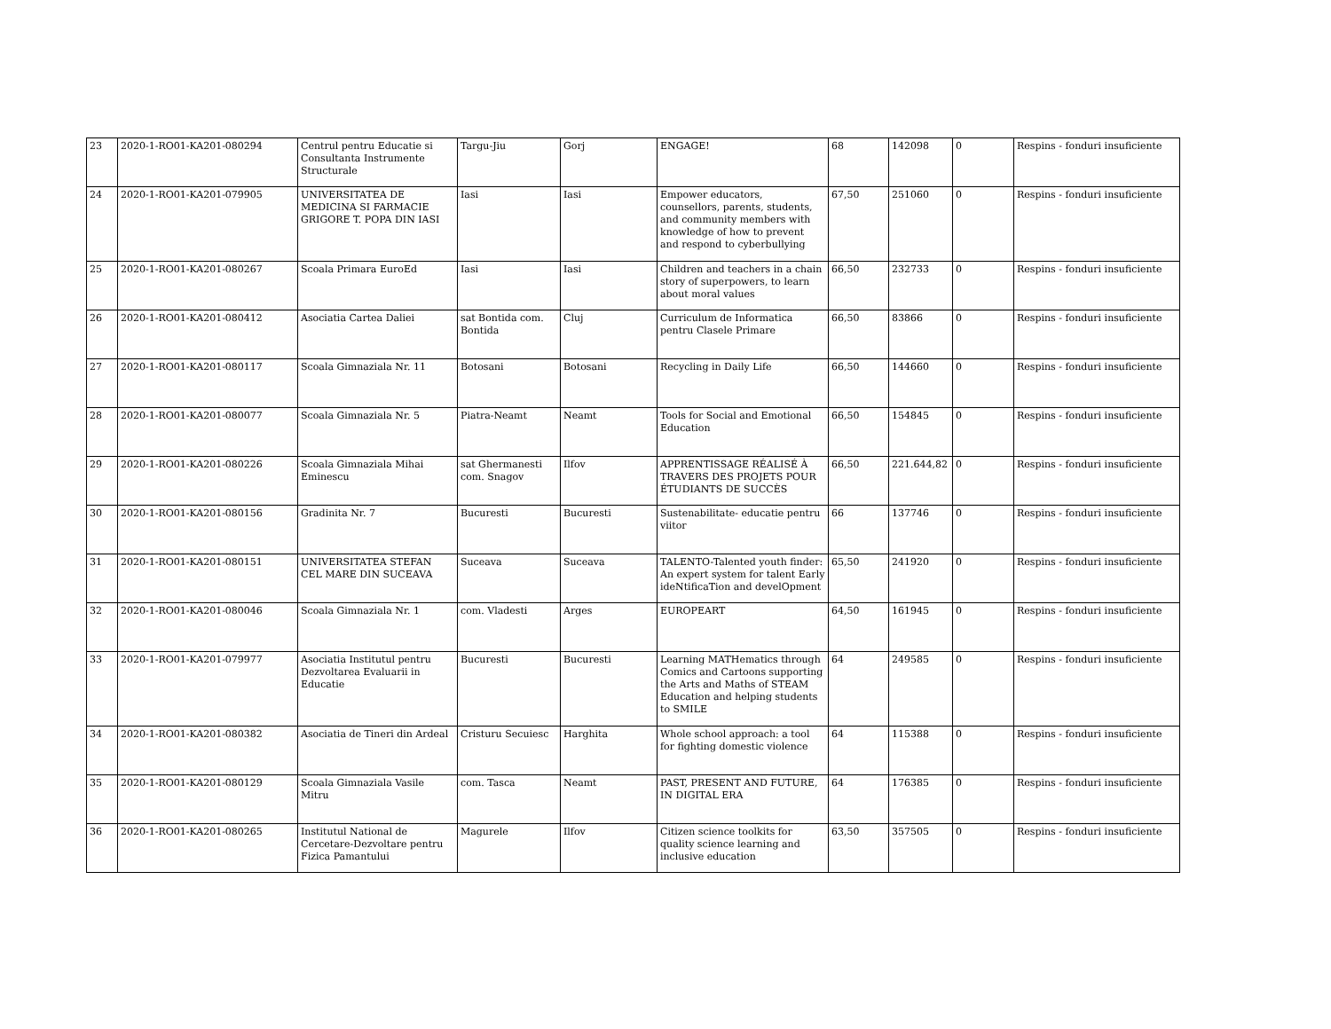| 23 | 2020-1-RO01-KA201-080294 | Centrul pentru Educatie si Consultanta Instrumente Structurale | Targu-Jiu | Gorj | ENGAGE! | 68 | 142098 | 0 | Respins - fonduri insuficiente |
| 24 | 2020-1-RO01-KA201-079905 | UNIVERSITATEA DE MEDICINA SI FARMACIE GRIGORE T. POPA DIN IASI | Iasi | Iasi | Empower educators, counsellors, parents, students, and community members with knowledge of how to prevent and respond to cyberbullying | 67,50 | 251060 | 0 | Respins - fonduri insuficiente |
| 25 | 2020-1-RO01-KA201-080267 | Scoala Primara EuroEd | Iasi | Iasi | Children and teachers in a chain story of superpowers, to learn about moral values | 66,50 | 232733 | 0 | Respins - fonduri insuficiente |
| 26 | 2020-1-RO01-KA201-080412 | Asociatia Cartea Daliei | sat Bontida com. Bontida | Cluj | Curriculum de Informatica pentru Clasele Primare | 66,50 | 83866 | 0 | Respins - fonduri insuficiente |
| 27 | 2020-1-RO01-KA201-080117 | Scoala Gimnaziala Nr. 11 | Botosani | Botosani | Recycling in Daily Life | 66,50 | 144660 | 0 | Respins - fonduri insuficiente |
| 28 | 2020-1-RO01-KA201-080077 | Scoala Gimnaziala Nr. 5 | Piatra-Neamt | Neamt | Tools for Social and Emotional Education | 66,50 | 154845 | 0 | Respins - fonduri insuficiente |
| 29 | 2020-1-RO01-KA201-080226 | Scoala Gimnaziala Mihai Eminescu | sat Ghermanesti com. Snagov | Ilfov | APPRENTISSAGE RÉALISÉ À TRAVERS DES PROJETS POUR ÉTUDIANTS DE SUCCÈS | 66,50 | 221.644,82 | 0 | Respins - fonduri insuficiente |
| 30 | 2020-1-RO01-KA201-080156 | Gradinita Nr. 7 | Bucuresti | Bucuresti | Sustenabilitate- educatie pentru viitor | 66 | 137746 | 0 | Respins - fonduri insuficiente |
| 31 | 2020-1-RO01-KA201-080151 | UNIVERSITATEA STEFAN CEL MARE DIN SUCEAVA | Suceava | Suceava | TALENTO-Talented youth finder: An expert system for talent Early ideNtificaTion and develOpment | 65,50 | 241920 | 0 | Respins - fonduri insuficiente |
| 32 | 2020-1-RO01-KA201-080046 | Scoala Gimnaziala Nr. 1 | com. Vladesti | Arges | EUROPEART | 64,50 | 161945 | 0 | Respins - fonduri insuficiente |
| 33 | 2020-1-RO01-KA201-079977 | Asociatia Institutul pentru Dezvoltarea Evaluarii in Educatie | Bucuresti | Bucuresti | Learning MATHematics through Comics and Cartoons supporting the Arts and Maths of STEAM Education and helping students to SMILE | 64 | 249585 | 0 | Respins - fonduri insuficiente |
| 34 | 2020-1-RO01-KA201-080382 | Asociatia de Tineri din Ardeal | Cristuru Secuiesc | Harghita | Whole school approach: a tool for fighting domestic violence | 64 | 115388 | 0 | Respins - fonduri insuficiente |
| 35 | 2020-1-RO01-KA201-080129 | Scoala Gimnaziala Vasile Mitru | com. Tasca | Neamt | PAST, PRESENT AND FUTURE, IN DIGITAL ERA | 64 | 176385 | 0 | Respins - fonduri insuficiente |
| 36 | 2020-1-RO01-KA201-080265 | Institutul National de Cercetare-Dezvoltare pentru Fizica Pamantului | Magurele | Ilfov | Citizen science toolkits for quality science learning and inclusive education | 63,50 | 357505 | 0 | Respins - fonduri insuficiente |